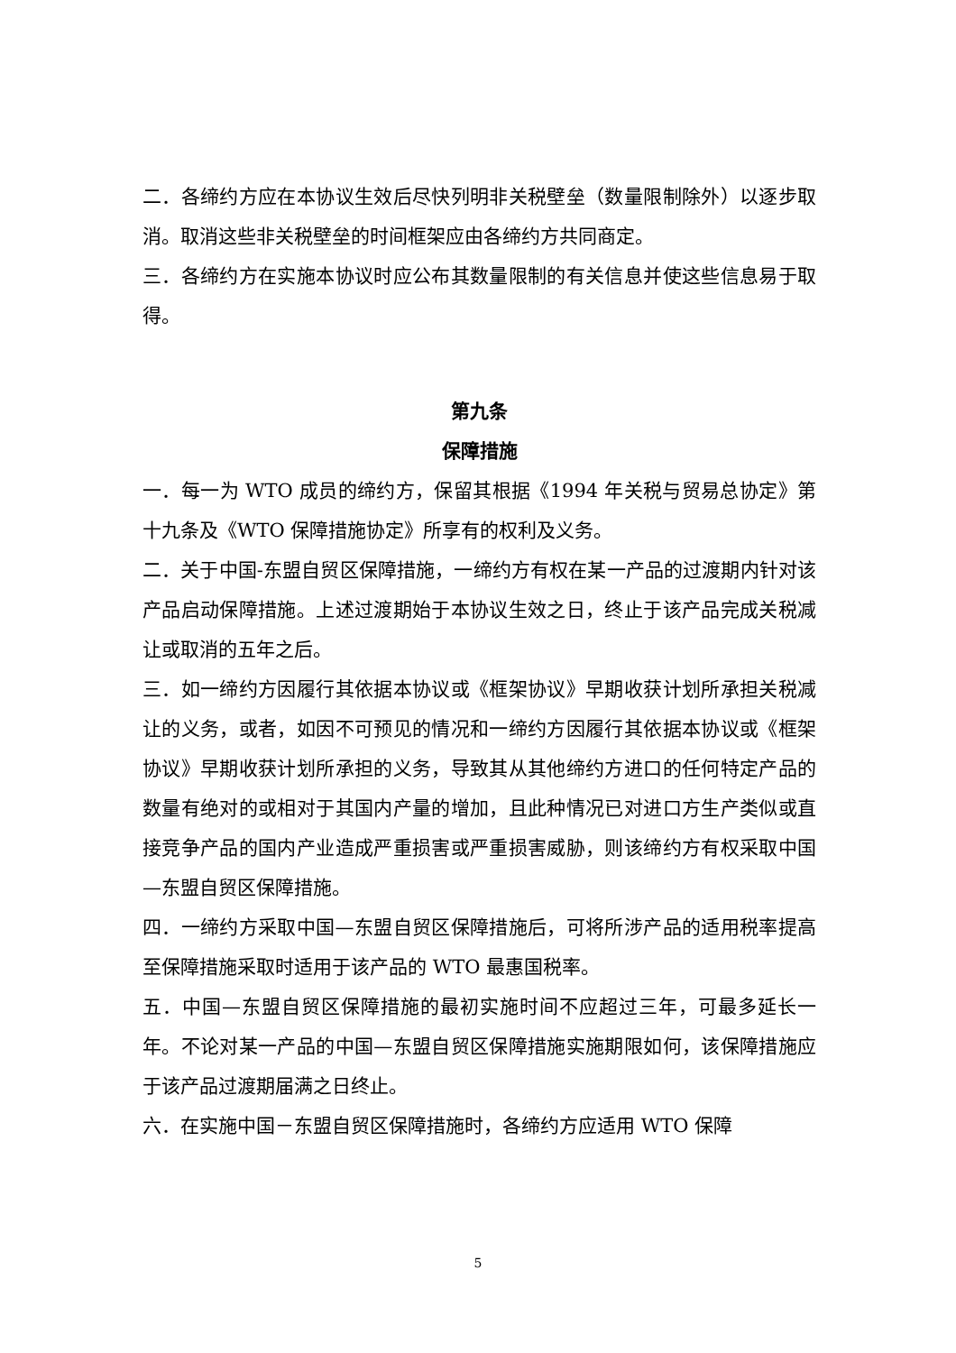二．各缔约方应在本协议生效后尽快列明非关税壁垒（数量限制除外）以逐步取消。取消这些非关税壁垒的时间框架应由各缔约方共同商定。
三．各缔约方在实施本协议时应公布其数量限制的有关信息并使这些信息易于取得。
第九条
保障措施
一．每一为 WTO 成员的缔约方，保留其根据《1994 年关税与贸易总协定》第十九条及《WTO 保障措施协定》所享有的权利及义务。
二．关于中国-东盟自贸区保障措施，一缔约方有权在某一产品的过渡期内针对该产品启动保障措施。上述过渡期始于本协议生效之日，终止于该产品完成关税减让或取消的五年之后。
三．如一缔约方因履行其依据本协议或《框架协议》早期收获计划所承担关税减让的义务，或者，如因不可预见的情况和一缔约方因履行其依据本协议或《框架协议》早期收获计划所承担的义务，导致其从其他缔约方进口的任何特定产品的数量有绝对的或相对于其国内产量的增加，且此种情况已对进口方生产类似或直接竞争产品的国内产业造成严重损害或严重损害威胁，则该缔约方有权采取中国—东盟自贸区保障措施。
四．一缔约方采取中国—东盟自贸区保障措施后，可将所涉产品的适用税率提高至保障措施采取时适用于该产品的 WTO 最惠国税率。
五．中国—东盟自贸区保障措施的最初实施时间不应超过三年，可最多延长一年。不论对某一产品的中国—东盟自贸区保障措施实施期限如何，该保障措施应于该产品过渡期届满之日终止。
六．在实施中国－东盟自贸区保障措施时，各缔约方应适用 WTO 保障
5